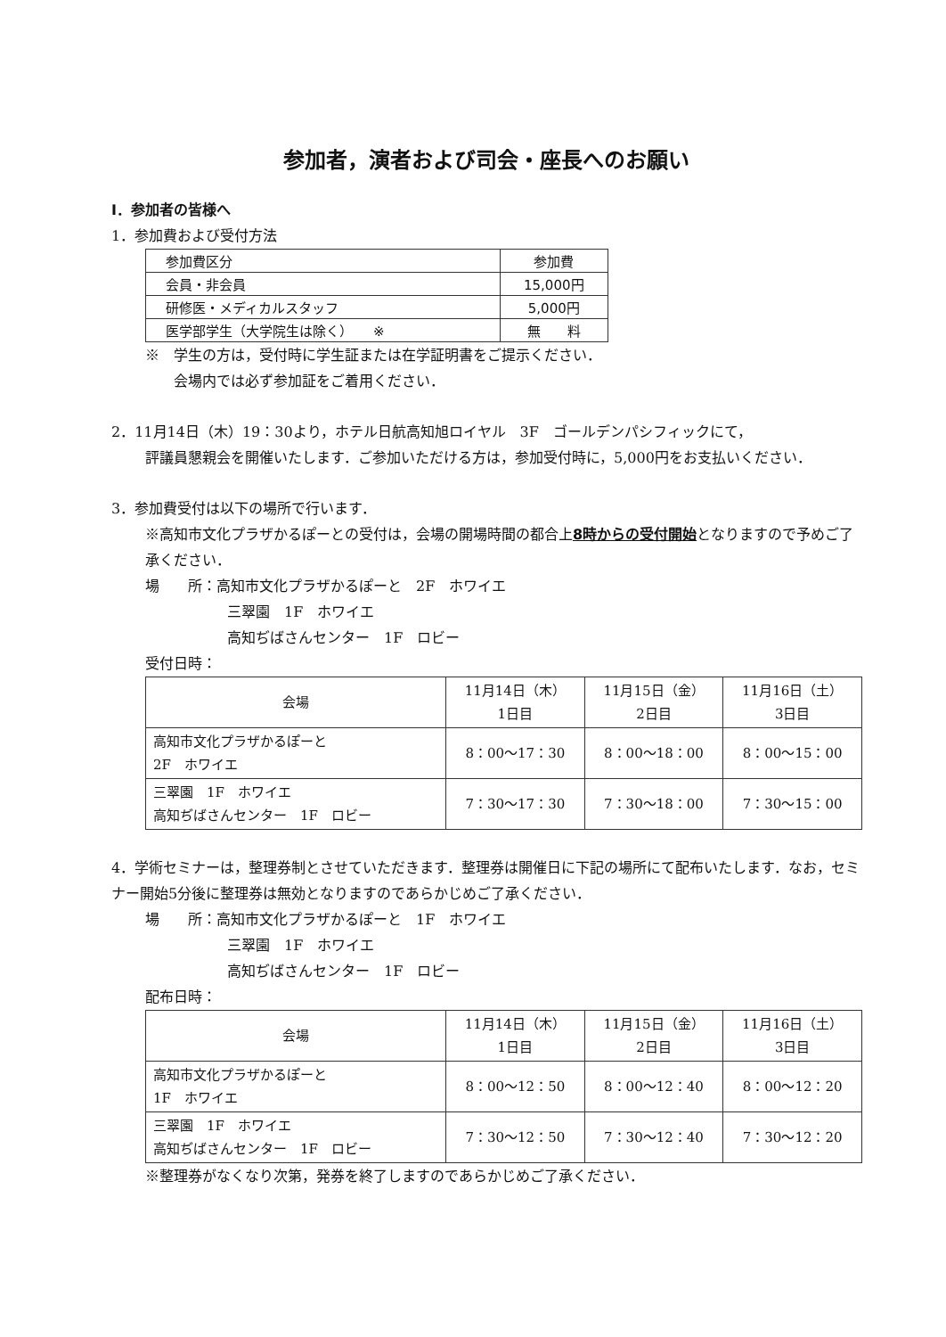参加者，演者および司会・座長へのお願い
Ⅰ．参加者の皆様へ
1．参加費および受付方法
| 参加費区分 | 参加費 |
| --- | --- |
| 会員・非会員 | 15,000円 |
| 研修医・メディカルスタッフ | 5,000円 |
| 医学部学生（大学院生は除く） ※ | 無 料 |
※　学生の方は，受付時に学生証または在学証明書をご提示ください．
　　会場内では必ず参加証をご着用ください．
2．11月14日（木）19：30より，ホテル日航高知旭ロイヤル　3F　ゴールデンパシフィックにて，
評議員懇親会を開催いたします．ご参加いただける方は，参加受付時に，5,000円をお支払いください．
3．参加費受付は以下の場所で行います．
※高知市文化プラザかるぽーとの受付は，会場の開場時間の都合上8時からの受付開始となりますので予めご了承ください．
場　　所：高知市文化プラザかるぽーと　2F　ホワイエ
三翠園　1F　ホワイエ
高知ぢばさんセンター　1F　ロビー
受付日時：
| 会場 | 11月14日（木） 1日目 | 11月15日（金） 2日目 | 11月16日（土） 3日目 |
| --- | --- | --- | --- |
| 高知市文化プラザかるぽーと 2F ホワイエ | 8：00～17：30 | 8：00～18：00 | 8：00～15：00 |
| 三翠園 1F ホワイエ 高知ぢばさんセンター 1F ロビー | 7：30～17：30 | 7：30～18：00 | 7：30～15：00 |
4．学術セミナーは，整理券制とさせていただきます．整理券は開催日に下記の場所にて配布いたします．なお，セミナー開始5分後に整理券は無効となりますのであらかじめご了承ください．
場　　所：高知市文化プラザかるぽーと　1F　ホワイエ
三翠園　1F　ホワイエ
高知ぢばさんセンター　1F　ロビー
配布日時：
| 会場 | 11月14日（木） 1日目 | 11月15日（金） 2日目 | 11月16日（土） 3日目 |
| --- | --- | --- | --- |
| 高知市文化プラザかるぽーと 1F ホワイエ | 8：00～12：50 | 8：00～12：40 | 8：00～12：20 |
| 三翠園 1F ホワイエ 高知ぢばさんセンター 1F ロビー | 7：30～12：50 | 7：30～12：40 | 7：30～12：20 |
※整理券がなくなり次第，発券を終了しますのであらかじめご了承ください．